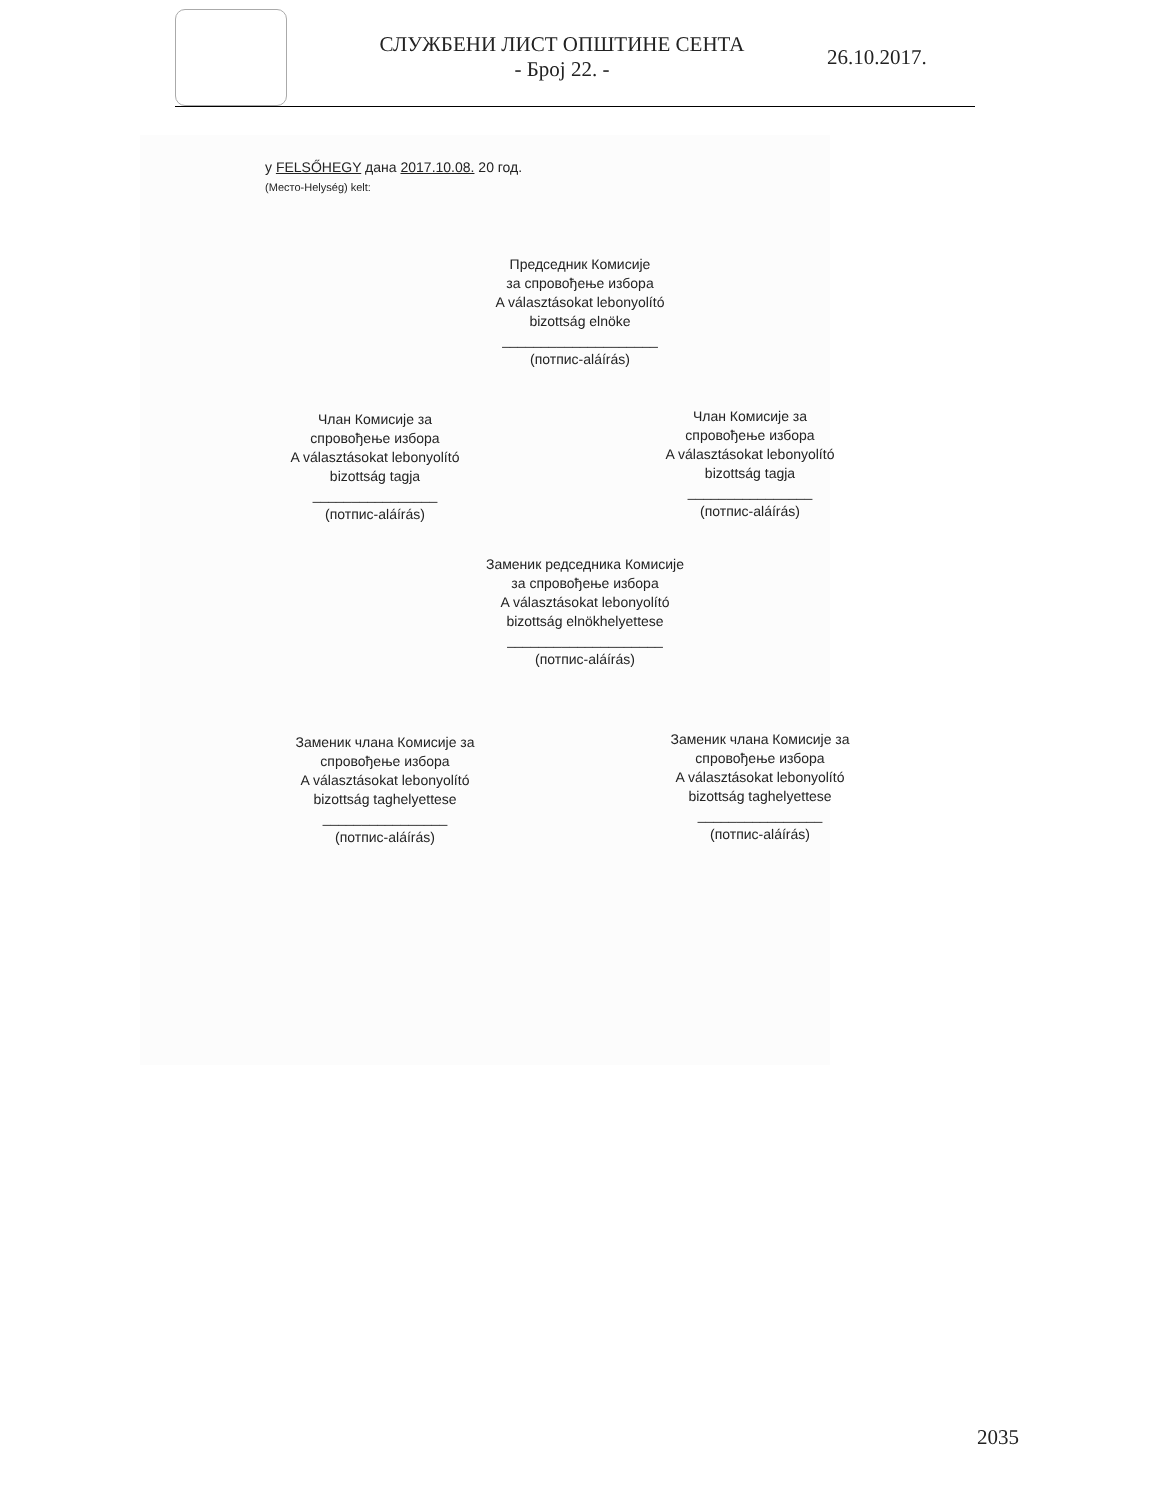СЛУЖБЕНИ ЛИСТ ОПШТИНЕ СЕНТА
- Број 22. -
26.10.2017.
у FELSŐHEGY дана 2017.10.08. 20 год.
(Место-Helység) kelt:
Председник Комисије
за спровођење избора
A választásokat lebonyolító
bizottság elnöke
____________________
(потпис-aláírás)
Члан Комисије за
спровођење избора
A választásokat lebonyolító
bizottság tagja
________________
(потпис-aláírás)
Члан Комисије за
спровођење избора
A választásokat lebonyolító
bizottság tagja
________________
(потпис-aláírás)
Заменик редседника Комисије
за спровођење избора
A választásokat lebonyolító
bizottság elnökhelyettese
____________________
(потпис-aláírás)
Заменик члана Комисије за
спровођење избора
A választásokat lebonyolító
bizottság taghelyettese
________________
(потпис-aláírás)
Заменик члана Комисије за
спровођење избора
A választásokat lebonyolító
bizottság taghelyettese
________________
(потпис-aláírás)
2035